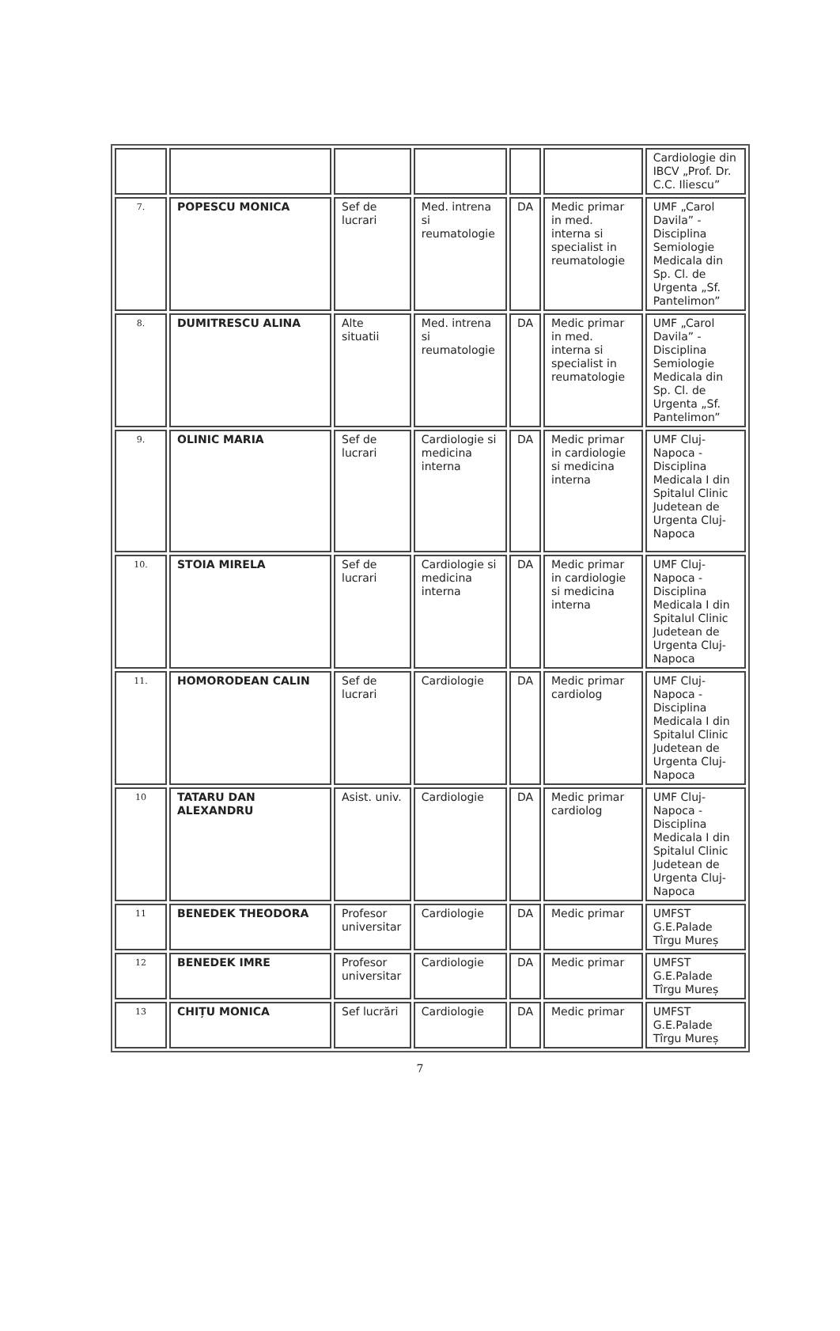| | | | | | | Cardiologie din IBCV „Prof. Dr. C.C. Iliescu” |
| 7. | POPESCU MONICA | Sef de lucrari | Med. intrena si reumatologie | DA | Medic primar in med. interna si specialist in reumatologie | UMF „Carol Davila” - Disciplina Semiologie Medicala din Sp. Cl. de Urgenta „Sf. Pantelimon” |
| 8. | DUMITRESCU ALINA | Alte situatii | Med. intrena si reumatologie | DA | Medic primar in med. interna si specialist in reumatologie | UMF „Carol Davila” - Disciplina Semiologie Medicala din Sp. Cl. de Urgenta „Sf. Pantelimon” |
| 9. | OLINIC MARIA | Sef de lucrari | Cardiologie si medicina interna | DA | Medic primar in cardiologie si medicina interna | UMF Cluj-Napoca - Disciplina Medicala I din Spitalul Clinic Judetean de Urgenta Cluj-Napoca |
| 10. | STOIA MIRELA | Sef de lucrari | Cardiologie si medicina interna | DA | Medic primar in cardiologie si medicina interna | UMF Cluj-Napoca - Disciplina Medicala I din Spitalul Clinic Judetean de Urgenta Cluj-Napoca |
| 11. | HOMORODEAN CALIN | Sef de lucrari | Cardiologie | DA | Medic primar cardiolog | UMF Cluj-Napoca - Disciplina Medicala I din Spitalul Clinic Judetean de Urgenta Cluj-Napoca |
| 10 | TATARU DAN ALEXANDRU | Asist. univ. | Cardiologie | DA | Medic primar cardiolog | UMF Cluj-Napoca - Disciplina Medicala I din Spitalul Clinic Judetean de Urgenta Cluj-Napoca |
| 11 | BENEDEK THEODORA | Profesor universitar | Cardiologie | DA | Medic primar | UMFST G.E.Palade Tîrgu Mureș |
| 12 | BENEDEK IMRE | Profesor universitar | Cardiologie | DA | Medic primar | UMFST G.E.Palade Tîrgu Mureș |
| 13 | CHIȚU MONICA | Sef lucrări | Cardiologie | DA | Medic primar | UMFST G.E.Palade Tîrgu Mureș |
7